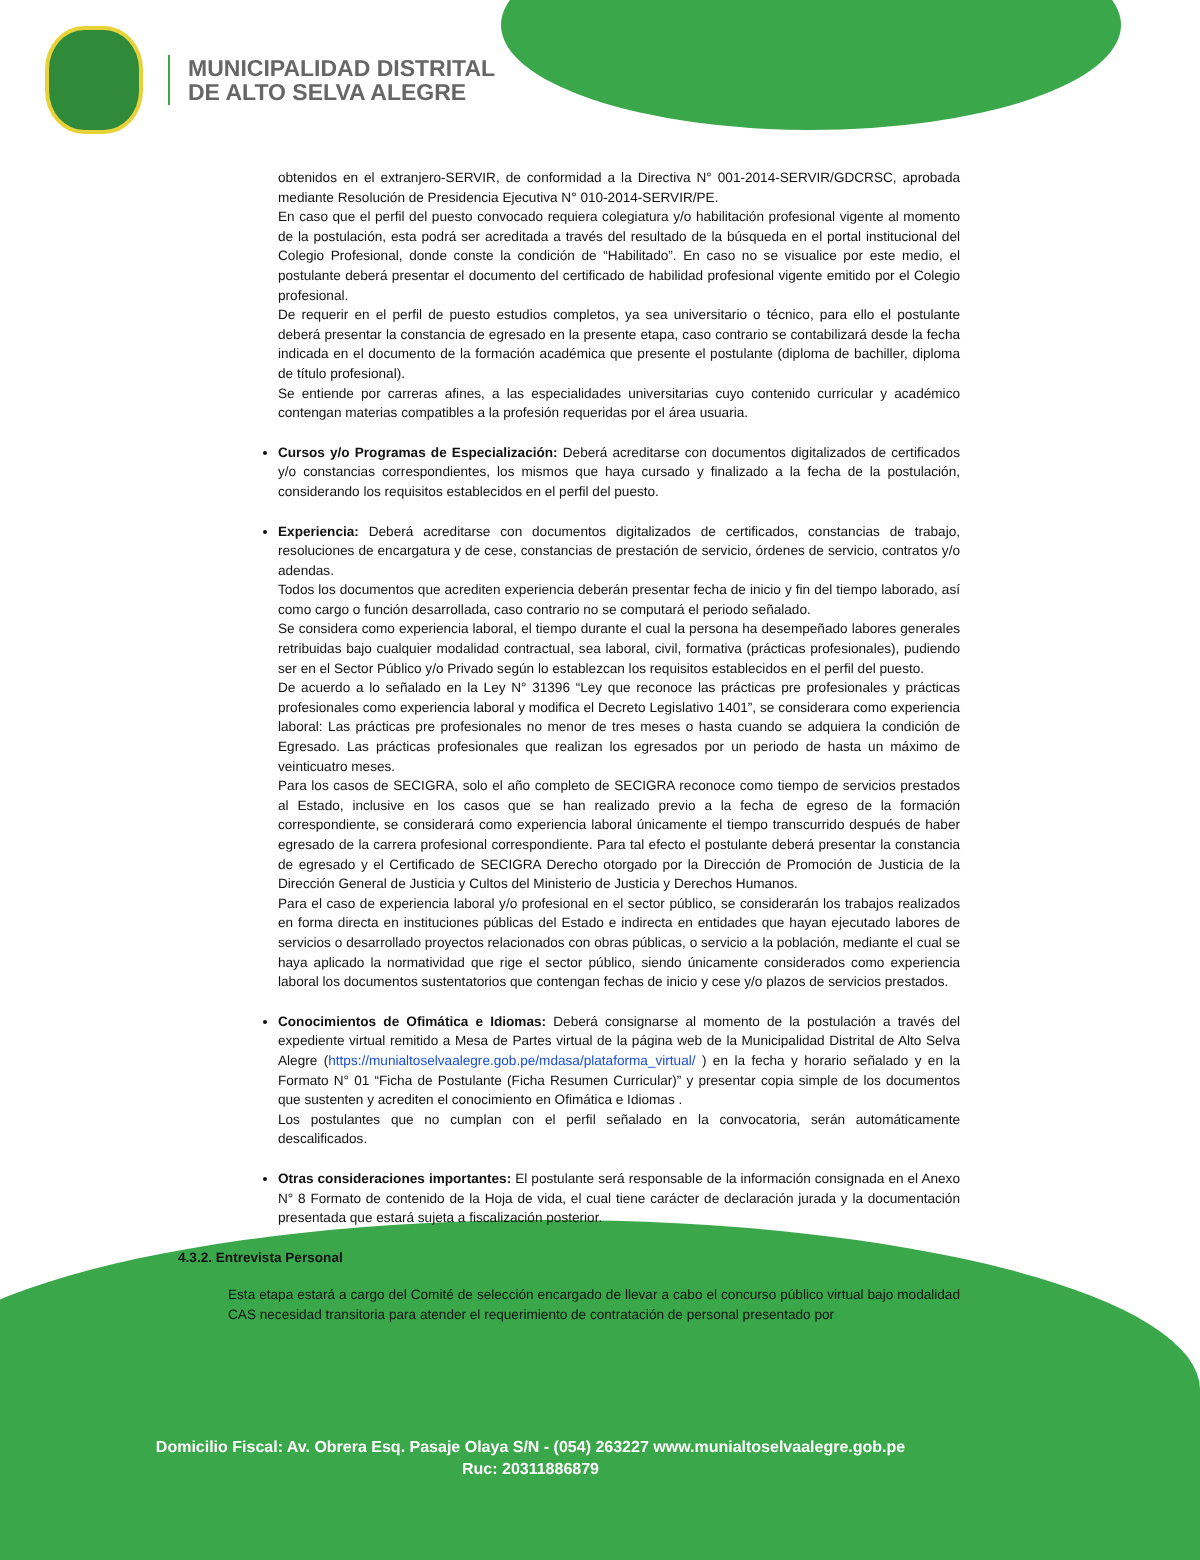MUNICIPALIDAD DISTRITAL
DE ALTO SELVA ALEGRE
obtenidos en el extranjero-SERVIR, de conformidad a la Directiva N° 001-2014-SERVIR/GDCRSC, aprobada mediante Resolución de Presidencia Ejecutiva N° 010-2014-SERVIR/PE.
En caso que el perfil del puesto convocado requiera colegiatura y/o habilitación profesional vigente al momento de la postulación, esta podrá ser acreditada a través del resultado de la búsqueda en el portal institucional del Colegio Profesional, donde conste la condición de “Habilitado”. En caso no se visualice por este medio, el postulante deberá presentar el documento del certificado de habilidad profesional vigente emitido por el Colegio profesional.
De requerir en el perfil de puesto estudios completos, ya sea universitario o técnico, para ello el postulante deberá presentar la constancia de egresado en la presente etapa, caso contrario se contabilizará desde la fecha indicada en el documento de la formación académica que presente el postulante (diploma de bachiller, diploma de título profesional).
Se entiende por carreras afines, a las especialidades universitarias cuyo contenido curricular y académico contengan materias compatibles a la profesión requeridas por el área usuaria.
Cursos y/o Programas de Especialización: Deberá acreditarse con documentos digitalizados de certificados y/o constancias correspondientes, los mismos que haya cursado y finalizado a la fecha de la postulación, considerando los requisitos establecidos en el perfil del puesto.
Experiencia: Deberá acreditarse con documentos digitalizados de certificados, constancias de trabajo, resoluciones de encargatura y de cese, constancias de prestación de servicio, órdenes de servicio, contratos y/o adendas.
Todos los documentos que acrediten experiencia deberán presentar fecha de inicio y fin del tiempo laborado, así como cargo o función desarrollada, caso contrario no se computará el periodo señalado.
Se considera como experiencia laboral, el tiempo durante el cual la persona ha desempeñado labores generales retribuidas bajo cualquier modalidad contractual, sea laboral, civil, formativa (prácticas profesionales), pudiendo ser en el Sector Público y/o Privado según lo establezcan los requisitos establecidos en el perfil del puesto.
De acuerdo a lo señalado en la Ley N° 31396 “Ley que reconoce las prácticas pre profesionales y prácticas profesionales como experiencia laboral y modifica el Decreto Legislativo 1401”, se considerara como experiencia laboral: Las prácticas pre profesionales no menor de tres meses o hasta cuando se adquiera la condición de Egresado. Las prácticas profesionales que realizan los egresados por un periodo de hasta un máximo de veinticuatro meses.
Para los casos de SECIGRA, solo el año completo de SECIGRA reconoce como tiempo de servicios prestados al Estado, inclusive en los casos que se han realizado previo a la fecha de egreso de la formación correspondiente, se considerará como experiencia laboral únicamente el tiempo transcurrido después de haber egresado de la carrera profesional correspondiente. Para tal efecto el postulante deberá presentar la constancia de egresado y el Certificado de SECIGRA Derecho otorgado por la Dirección de Promoción de Justicia de la Dirección General de Justicia y Cultos del Ministerio de Justicia y Derechos Humanos.
Para el caso de experiencia laboral y/o profesional en el sector público, se considerarán los trabajos realizados en forma directa en instituciones públicas del Estado e indirecta en entidades que hayan ejecutado labores de servicios o desarrollado proyectos relacionados con obras públicas, o servicio a la población, mediante el cual se haya aplicado la normatividad que rige el sector público, siendo únicamente considerados como experiencia laboral los documentos sustentatorios que contengan fechas de inicio y cese y/o plazos de servicios prestados.
Conocimientos de Ofimática e Idiomas: Deberá consignarse al momento de la postulación a través del expediente virtual remitido a Mesa de Partes virtual de la página web de la Municipalidad Distrital de Alto Selva Alegre (https://munialtoselvaalegre.gob.pe/mdasa/plataforma_virtual/ ) en la fecha y horario señalado y en la Formato N° 01 “Ficha de Postulante (Ficha Resumen Curricular)” y presentar copia simple de los documentos que sustenten y acrediten el conocimiento en Ofimática e Idiomas .
Los postulantes que no cumplan con el perfil señalado en la convocatoria, serán automáticamente descalificados.
Otras consideraciones importantes: El postulante será responsable de la información consignada en el Anexo N° 8 Formato de contenido de la Hoja de vida, el cual tiene carácter de declaración jurada y la documentación presentada que estará sujeta a fiscalización posterior.
4.3.2. Entrevista Personal
Esta etapa estará a cargo del Comité de selección encargado de llevar a cabo el concurso público virtual bajo modalidad CAS necesidad transitoria para atender el requerimiento de contratación de personal presentado por
Domicilio Fiscal: Av. Obrera Esq. Pasaje Olaya S/N - (054) 263227 www.munialtoselvaalegre.gob.pe
Ruc: 20311886879